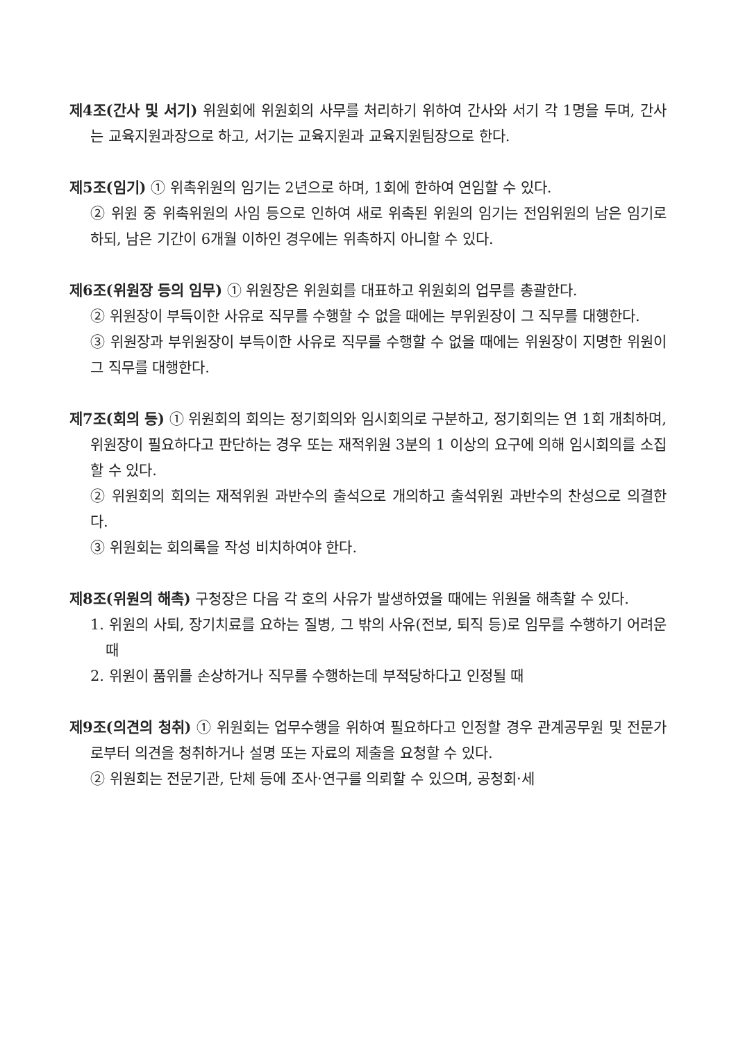제4조(간사 및 서기) 위원회에 위원회의 사무를 처리하기 위하여 간사와 서기 각 1명을 두며, 간사는 교육지원과장으로 하고, 서기는 교육지원과 교육지원팀장으로 한다.
제5조(임기) ① 위촉위원의 임기는 2년으로 하며, 1회에 한하여 연임할 수 있다.
② 위원 중 위촉위원의 사임 등으로 인하여 새로 위촉된 위원의 임기는 전임위원의 남은 임기로 하되, 남은 기간이 6개월 이하인 경우에는 위촉하지 아니할 수 있다.
제6조(위원장 등의 임무) ① 위원장은 위원회를 대표하고 위원회의 업무를 총괄한다.
② 위원장이 부득이한 사유로 직무를 수행할 수 없을 때에는 부위원장이 그 직무를 대행한다.
③ 위원장과 부위원장이 부득이한 사유로 직무를 수행할 수 없을 때에는 위원장이 지명한 위원이 그 직무를 대행한다.
제7조(회의 등) ① 위원회의 회의는 정기회의와 임시회의로 구분하고, 정기회의는 연 1회 개최하며, 위원장이 필요하다고 판단하는 경우 또는 재적위원 3분의 1 이상의 요구에 의해 임시회의를 소집할 수 있다.
② 위원회의 회의는 재적위원 과반수의 출석으로 개의하고 출석위원 과반수의 찬성으로 의결한다.
③ 위원회는 회의록을 작성 비치하여야 한다.
제8조(위원의 해촉) 구청장은 다음 각 호의 사유가 발생하였을 때에는 위원을 해촉할 수 있다.
1. 위원의 사퇴, 장기치료를 요하는 질병, 그 밖의 사유(전보, 퇴직 등)로 임무를 수행하기 어려운 때
2. 위원이 품위를 손상하거나 직무를 수행하는데 부적당하다고 인정될 때
제9조(의견의 청취) ① 위원회는 업무수행을 위하여 필요하다고 인정할 경우 관계공무원 및 전문가로부터 의견을 청취하거나 설명 또는 자료의 제출을 요청할 수 있다.
② 위원회는 전문기관, 단체 등에 조사·연구를 의뢰할 수 있으며, 공청회·세